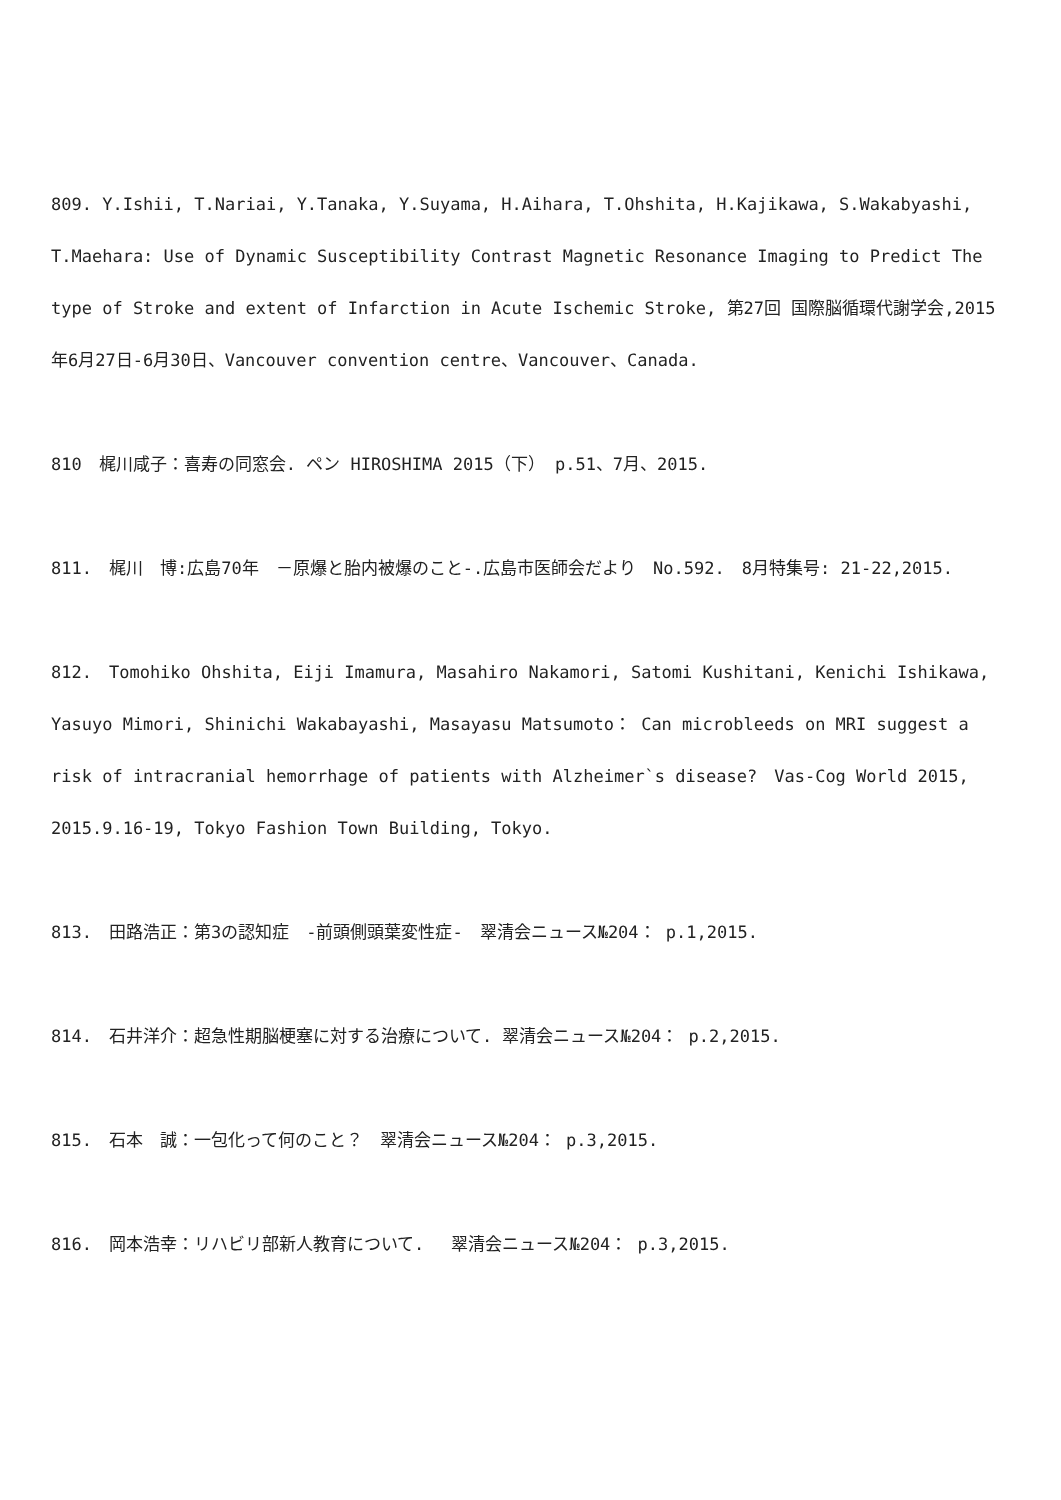809. Y.Ishii, T.Nariai, Y.Tanaka, Y.Suyama, H.Aihara, T.Ohshita, H.Kajikawa, S.Wakabyashi, T.Maehara: Use of Dynamic Susceptibility Contrast Magnetic Resonance Imaging to Predict The type of Stroke and extent of Infarction in Acute Ischemic Stroke, 第27回 国際脳循環代謝学会,2015年6月27日-6月30日、Vancouver convention centre、Vancouver、Canada.
810　梶川咸子：喜寿の同窓会. ペン HIROSHIMA 2015（下） p.51、7月、2015.
811.　梶川　博:広島70年　－原爆と胎内被爆のこと-.広島市医師会だより　No.592.　8月特集号: 21-22,2015.
812.　Tomohiko Ohshita, Eiji Imamura, Masahiro Nakamori, Satomi Kushitani, Kenichi Ishikawa, Yasuyo Mimori, Shinichi Wakabayashi, Masayasu Matsumoto： Can microbleeds on MRI suggest a risk of intracranial hemorrhage of patients with Alzheimer`s disease?　Vas-Cog World 2015, 2015.9.16-19, Tokyo Fashion Town Building, Tokyo.
813.　田路浩正：第3の認知症　-前頭側頭葉変性症-　翠清会ニュース№204： p.1,2015.
814.　石井洋介：超急性期脳梗塞に対する治療について. 翠清会ニュース№204： p.2,2015.
815.　石本　誠：一包化って何のこと？　翠清会ニュース№204： p.3,2015.
816.　岡本浩幸：リハビリ部新人教育について.　 翠清会ニュース№204： p.3,2015.